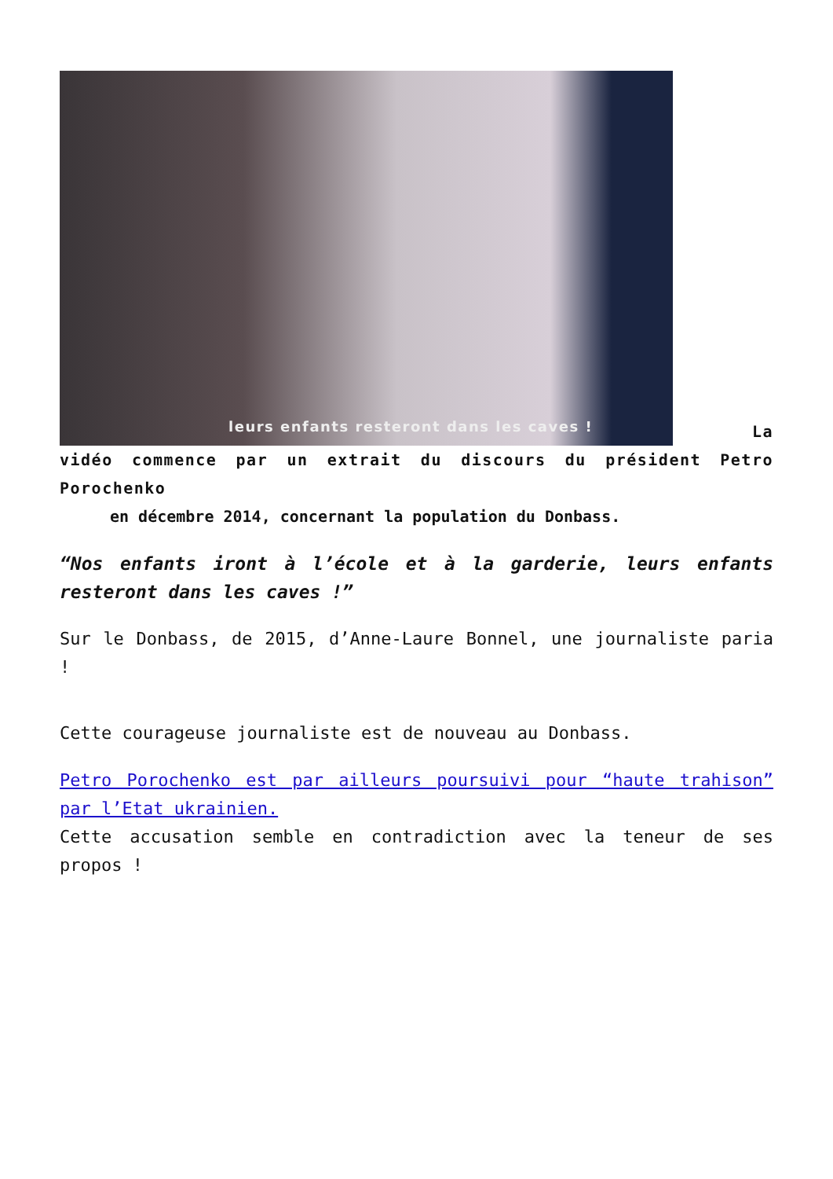leurs enfants resteront dans les caves ! La vidéo commence par un extrait du discours du président Petro Porochenko
en décembre 2014, concernant la population du Donbass.
“Nos enfants iront à l’école et à la garderie, leurs enfants resteront dans les caves !”
Sur le Donbass, de 2015, d’Anne-Laure Bonnel, une journaliste paria !
Cette courageuse journaliste est de nouveau au Donbass.
Petro Porochenko est par ailleurs poursuivi pour “haute trahison” par l’Etat ukrainien.
Cette accusation semble en contradiction avec la teneur de ses propos !